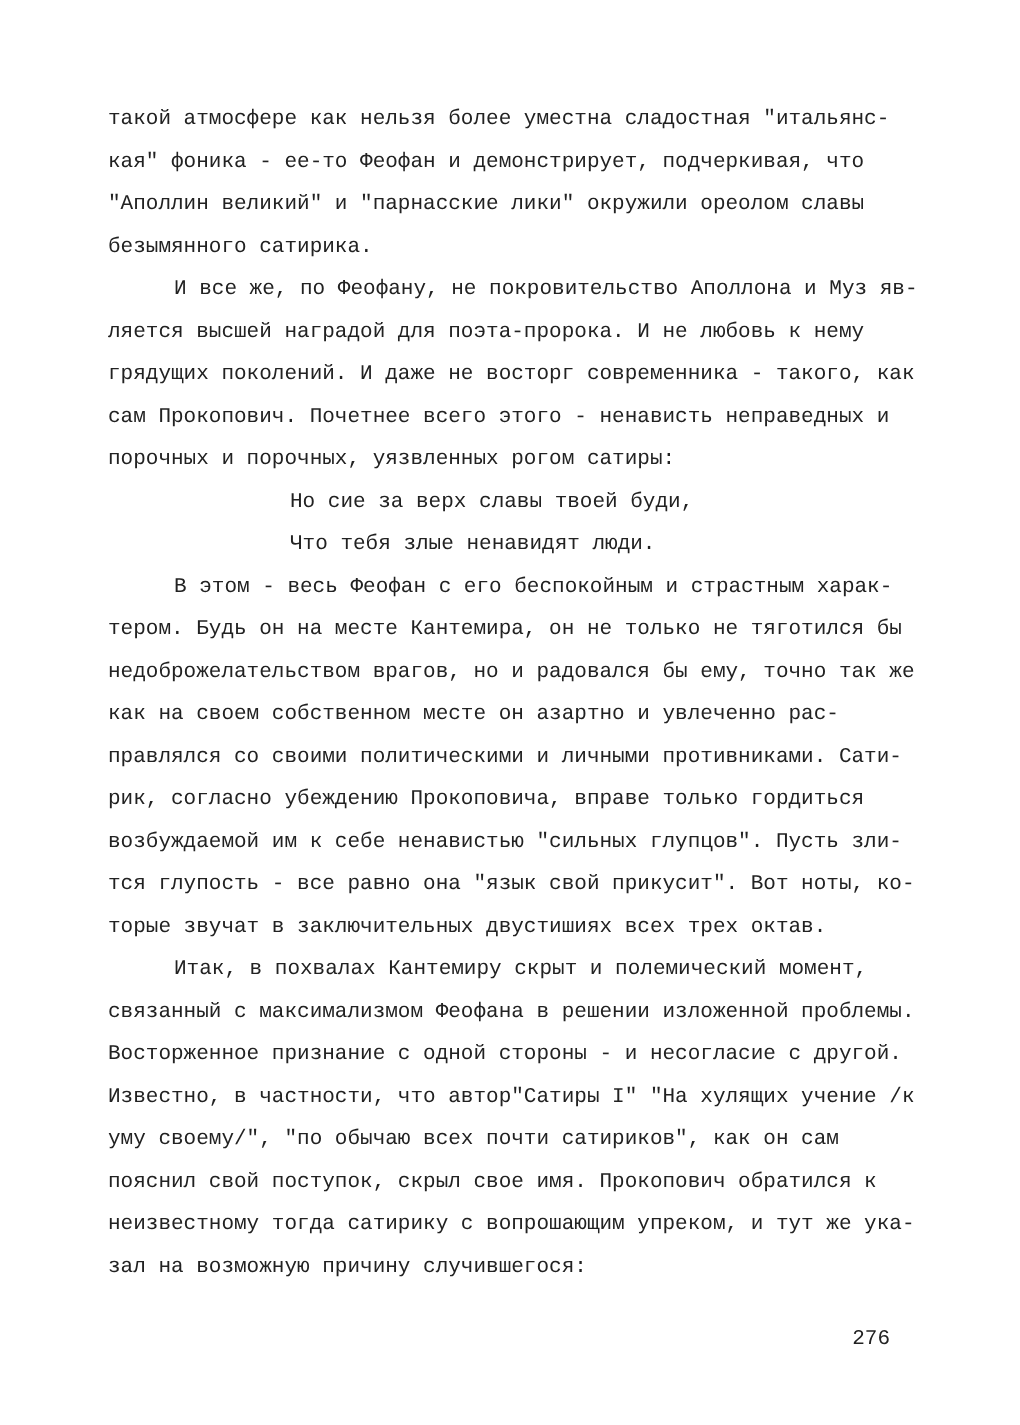такой атмосфере как нельзя более уместна сладостная "итальянс-кая" фоника - ее-то Феофан и демонстрирует, подчеркивая, что "Аполлин великий" и "парнасские лики" окружили ореолом славы безымянного сатирика.
И все же, по Феофану, не покровительство Аполлона и Муз яв-ляется высшей наградой для поэта-пророка. И не любовь к нему грядущих поколений. И даже не восторг современника - такого, как сам Прокопович. Почетнее всего этого - ненависть неправедных и порочных и порочных, уязвленных рогом сатиры:
Но сие за верх славы твоей буди,
Что тебя злые ненавидят люди.
В этом - весь Феофан с его беспокойным и страстным харак-тером. Будь он на месте Кантемира, он не только не тяготился бы недоброжелательством врагов, но и радовался бы ему, точно так же как на своем собственном месте он азартно и увлеченно рас-правлялся со своими политическими и личными противниками. Сати-рик, согласно убеждению Прокоповича, вправе только гордиться возбуждаемой им к себе ненавистью "сильных глупцов". Пусть зли-тся глупость - все равно она "язык свой прикусит". Вот ноты, ко-торые звучат в заключительных двустишиях всех трех октав.
Итак, в похвалах Кантемиру скрыт и полемический момент, связанный с максимализмом Феофана в решении изложенной проблемы. Восторженное признание с одной стороны - и несогласие с другой. Известно, в частности, что автор"Сатиры I" "На хулящих учение /к уму своему/", "по обычаю всех почти сатириков", как он сам пояснил свой поступок, скрыл свое имя. Прокопович обратился к неизвестному тогда сатирику с вопрошающим упреком, и тут же ука-зал на возможную причину случившегося:
276